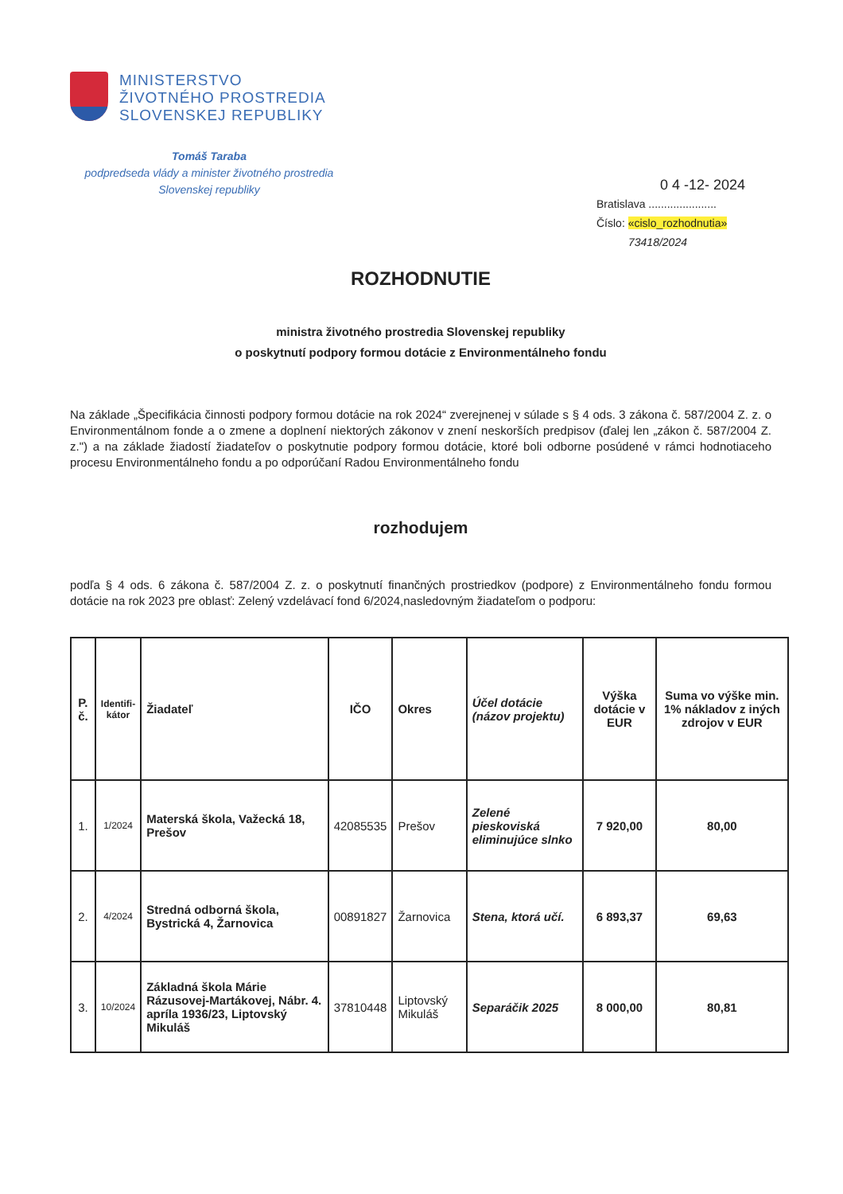MINISTERSTVO
ŽIVOTNÉHO PROSTREDIA
SLOVENSKEJ REPUBLIKY
Tomáš Taraba
podpredseda vlády a minister životného prostredia
Slovenskej republiky
0 4 -12- 2024
Bratislava ......................
Číslo: «cislo_rozhodnutia»
73418/2024
ROZHODNUTIE
ministra životného prostredia Slovenskej republiky
o poskytnutí podpory formou dotácie z Environmentálneho fondu
Na základe „Špecifikácia činnosti podpory formou dotácie na rok 2024“ zverejnenej v súlade s § 4 ods. 3 zákona č. 587/2004 Z. z. o Environmentálnom fonde a o zmene a doplnení niektorých zákonov v znení neskorších predpisov (ďalej len „zákon č. 587/2004 Z. z.") a na základe žiadostí žiadateľov o poskytnutie podpory formou dotácie, ktoré boli odborne posúdené v rámci hodnotiaceho procesu Environmentálneho fondu a po odporúčaní Radou Environmentálneho fondu
rozhodujem
podľa § 4 ods. 6 zákona č. 587/2004 Z. z. o poskytnutí finančných prostriedkov (podpore) z Environmentálneho fondu formou dotácie na rok 2023 pre oblasť: Zelený vzdelávací fond 6/2024,nasledovným žiadateľom o podporu:
| P. č. | Identifi- kátor | Žiadateľ | IČO | Okres | Účel dotácie (názov projektu) | Výška dotácie v EUR | Suma vo výške min. 1% nákladov z iných zdrojov v EUR |
| --- | --- | --- | --- | --- | --- | --- | --- |
| 1. | 1/2024 | Materská škola, Važecká 18, Prešov | 42085535 | Prešov | Zelené pieskoviská eliminujúce slnko | 7 920,00 | 80,00 |
| 2. | 4/2024 | Stredná odborná škola, Bystrická 4, Žarnovica | 00891827 | Žarnovica | Stena, ktorá učí. | 6 893,37 | 69,63 |
| 3. | 10/2024 | Základná škola Márie Rázusovej-Martákovej, Nábr. 4. apríla 1936/23, Liptovský Mikuláš | 37810448 | Liptovský Mikuláš | Separáčik 2025 | 8 000,00 | 80,81 |